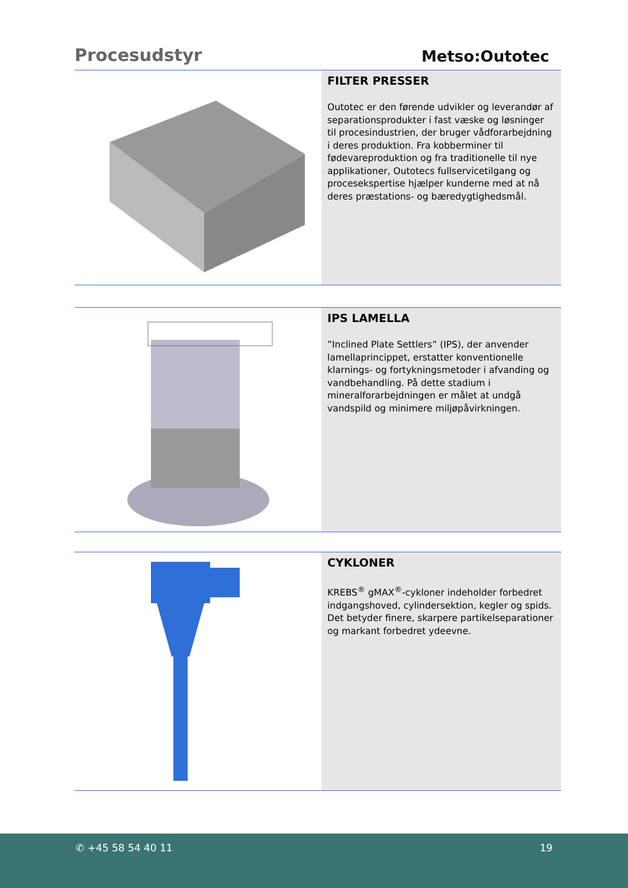Procesudstyr
Metso:Outotec
FILTER PRESSER
Outotec er den førende udvikler og leverandør af separationsprodukter i fast væske og løsninger til procesindustrien, der bruger vådforarbejdning i deres produktion. Fra kobberminer til fødevareproduktion og fra traditionelle til nye applikationer, Outotecs fullservicetilgang og procesekspertise hjælper kunderne med at nå deres præstations- og bæredygtighedsmål.
IPS LAMELLA
”Inclined Plate Settlers” (IPS), der anvender lamellaprincippet, erstatter konventionelle klarnings- og fortykningsmetoder i afvanding og vandbehandling. På dette stadium i mineralforarbejdningen er målet at undgå vandspild og minimere miljøpåvirkningen.
CYKLONER
KREBS<sup>®</sup> gMAX<sup>®</sup>-cykloner indeholder forbedret indgangshoved, cylindersektion, kegler og spids. Det betyder finere, skarpere partikelseparationer og markant forbedret ydeevne.
✆ +45 58 54 40 11 19